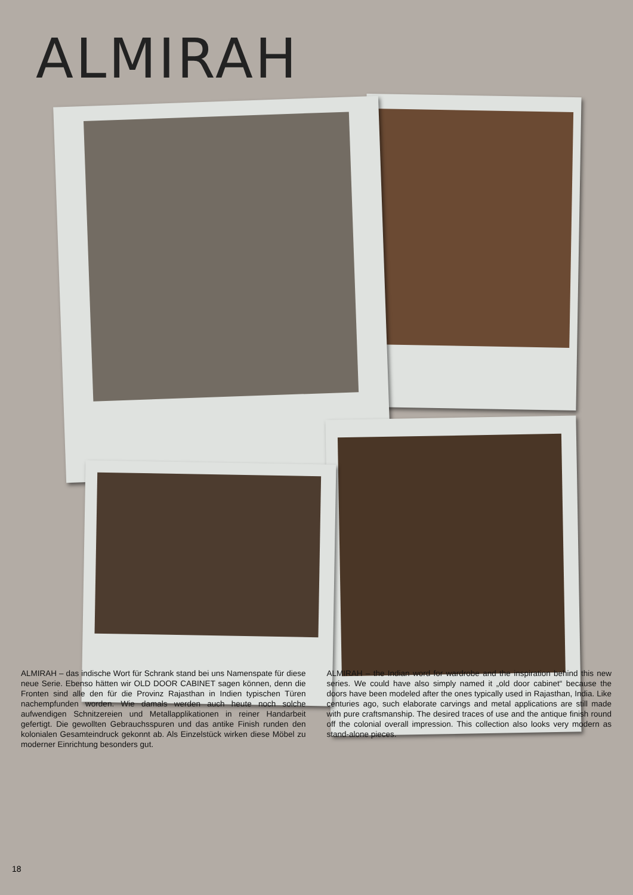ALMIRAH
ALMIRAH – das indische Wort für Schrank stand bei uns Namenspate für diese neue Serie. Ebenso hätten wir OLD DOOR CABINET sagen können, denn die Fronten sind alle den für die Provinz Rajasthan in Indien typischen Türen nachempfunden worden. Wie damals werden auch heute noch solche aufwendigen Schnitzereien und Metallapplikationen in reiner Handarbeit gefertigt. Die gewollten Gebrauchsspuren und das antike Finish runden den kolonialen Gesamteindruck gekonnt ab. Als Einzelstück wirken diese Möbel zu moderner Einrichtung besonders gut.
ALMIRAH – the Indian word for wardrobe and the inspiration behind this new series. We could have also simply named it „old door cabinet“ because the doors have been modeled after the ones typically used in Rajasthan, India. Like centuries ago, such elaborate carvings and metal applications are still made with pure craftsmanship. The desired traces of use and the antique finish round off the colonial overall impression. This collection also looks very modern as stand-alone pieces.
18